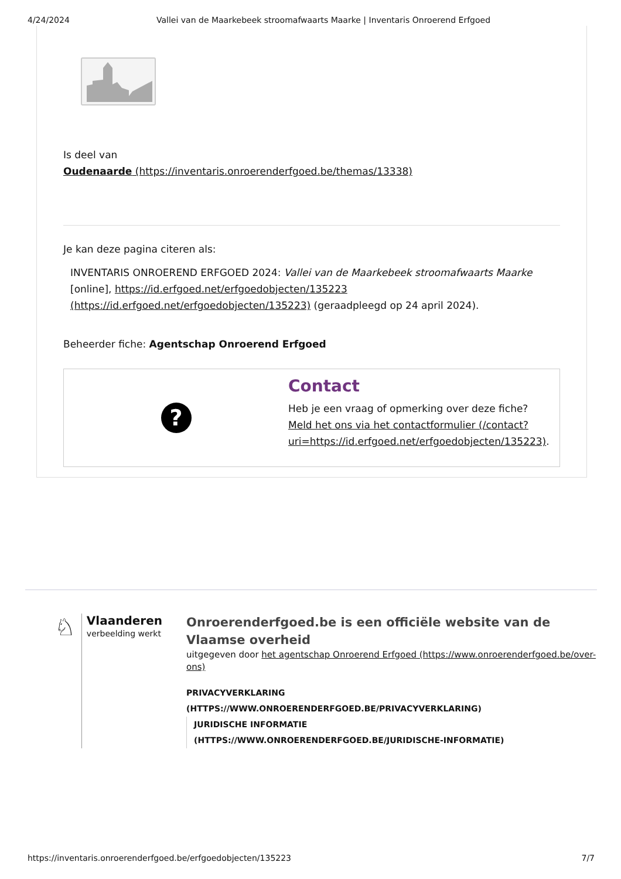4/24/2024 Vallei van de Maarkebeek stroomafwaarts Maarke | Inventaris Onroerend Erfgoed
Is deel van
Oudenaarde (https://inventaris.onroerenderfgoed.be/themas/13338)
Je kan deze pagina citeren als:
INVENTARIS ONROEREND ERFGOED 2024: Vallei van de Maarkebeek stroomafwaarts Maarke [online], https://id.erfgoed.net/erfgoedobjecten/135223 (https://id.erfgoed.net/erfgoedobjecten/135223) (geraadpleegd op 24 april 2024).
Beheerder fiche: Agentschap Onroerend Erfgoed
?
Contact
Heb je een vraag of opmerking over deze fiche?
Meld het ons via het contactformulier (/contact?
uri=https://id.erfgoed.net/erfgoedobjecten/135223).
♘
Vlaanderen
verbeelding werkt
Onroerenderfgoed.be is een officiële website van de
Vlaamse overheid
uitgegeven door het agentschap Onroerend Erfgoed (https://www.onroerenderfgoed.be/over-ons)
PRIVACYVERKLARING
(HTTPS://WWW.ONROERENDERFGOED.BE/PRIVACYVERKLARING)
JURIDISCHE INFORMATIE
(HTTPS://WWW.ONROERENDERFGOED.BE/JURIDISCHE-INFORMATIE)
https://inventaris.onroerenderfgoed.be/erfgoedobjecten/135223 7/7